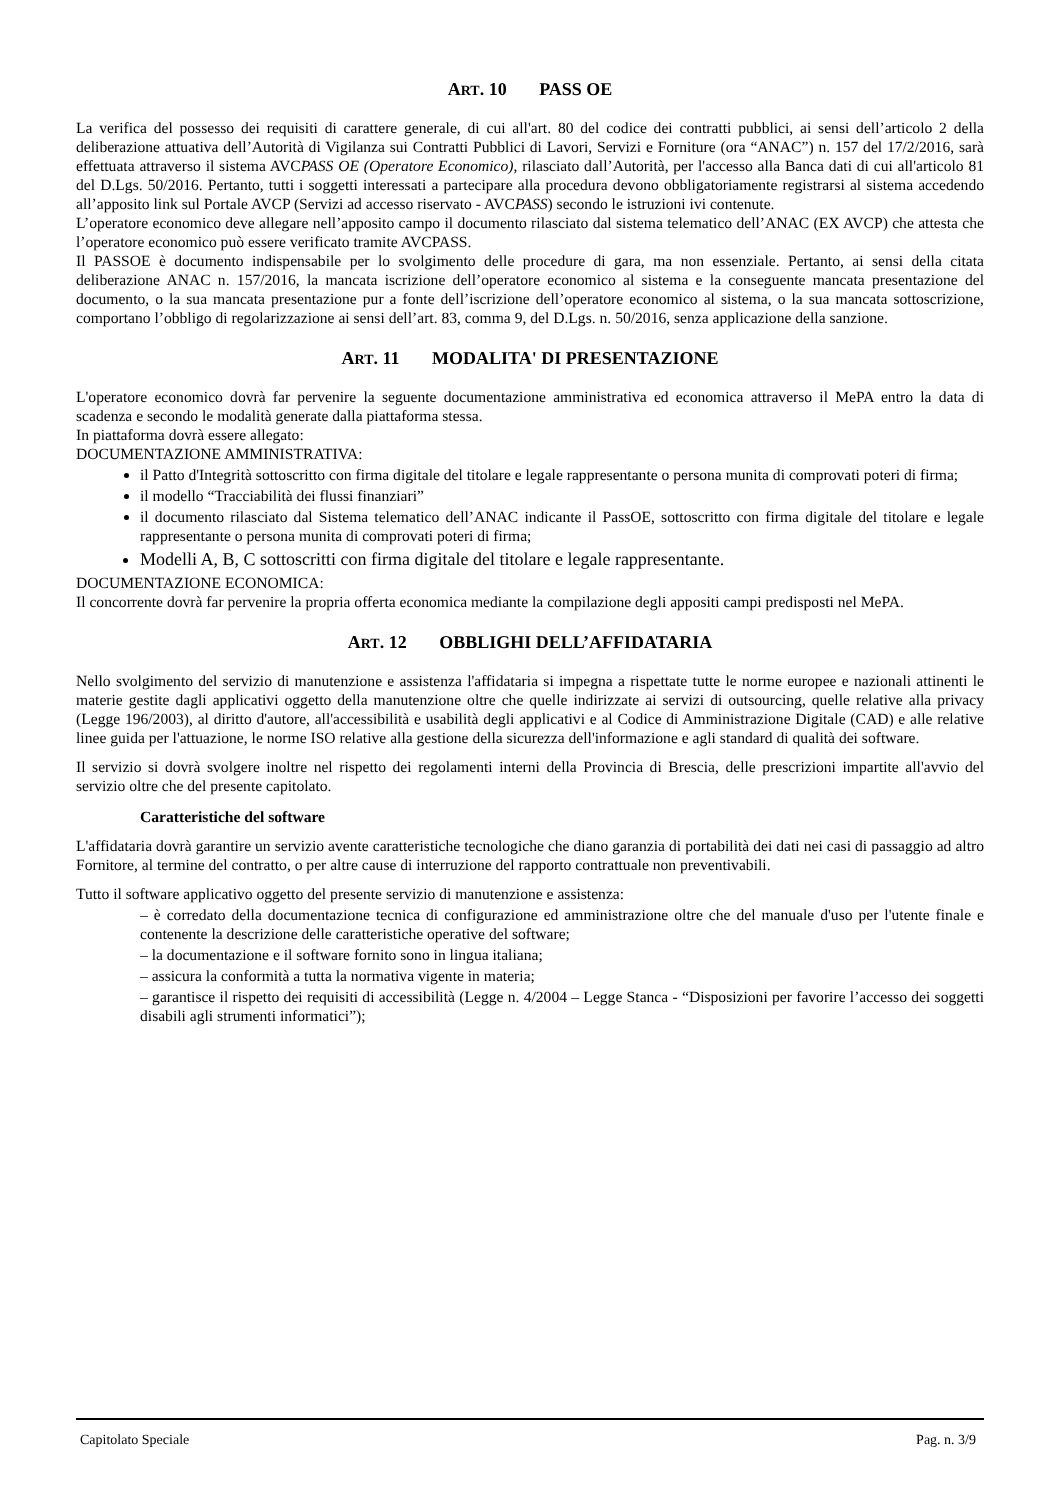ART. 10 PASS OE
La verifica del possesso dei requisiti di carattere generale, di cui all'art. 80 del codice dei contratti pubblici, ai sensi dell’articolo 2 della deliberazione attuativa dell’Autorità di Vigilanza sui Contratti Pubblici di Lavori, Servizi e Forniture (ora “ANAC”) n. 157 del 17/2/2016, sarà effettuata attraverso il sistema AVCPASS OE (Operatore Economico), rilasciato dall’Autorità, per l'accesso alla Banca dati di cui all'articolo 81 del D.Lgs. 50/2016. Pertanto, tutti i soggetti interessati a partecipare alla procedura devono obbligatoriamente registrarsi al sistema accedendo all’apposito link sul Portale AVCP (Servizi ad accesso riservato - AVCPASS) secondo le istruzioni ivi contenute.
L’operatore economico deve allegare nell’apposito campo il documento rilasciato dal sistema telematico dell’ANAC (EX AVCP) che attesta che l’operatore economico può essere verificato tramite AVCPASS.
Il PASSOE è documento indispensabile per lo svolgimento delle procedure di gara, ma non essenziale. Pertanto, ai sensi della citata deliberazione ANAC n. 157/2016, la mancata iscrizione dell’operatore economico al sistema e la conseguente mancata presentazione del documento, o la sua mancata presentazione pur a fonte dell’iscrizione dell’operatore economico al sistema, o la sua mancata sottoscrizione, comportano l’obbligo di regolarizzazione ai sensi dell’art. 83, comma 9, del D.Lgs. n. 50/2016, senza applicazione della sanzione.
ART. 11 MODALITA' DI PRESENTAZIONE
L'operatore economico dovrà far pervenire la seguente documentazione amministrativa ed economica attraverso il MePA entro la data di scadenza e secondo le modalità generate dalla piattaforma stessa.
In piattaforma dovrà essere allegato:
DOCUMENTAZIONE AMMINISTRATIVA:
il Patto d'Integrità sottoscritto con firma digitale del titolare e legale rappresentante o persona munita di comprovati poteri di firma;
il modello “Tracciabilità dei flussi finanziari”
il documento rilasciato dal Sistema telematico dell’ANAC indicante il PassOE, sottoscritto con firma digitale del titolare e legale rappresentante o persona munita di comprovati poteri di firma;
Modelli A, B, C sottoscritti con firma digitale del titolare e legale rappresentante.
DOCUMENTAZIONE ECONOMICA:
Il concorrente dovrà far pervenire la propria offerta economica mediante la compilazione degli appositi campi predisposti nel MePA.
ART. 12 OBBLIGHI DELL’AFFIDATARIA
Nello svolgimento del servizio di manutenzione e assistenza l'affidataria si impegna a rispettate tutte le norme europee e nazionali attinenti le materie gestite dagli applicativi oggetto della manutenzione oltre che quelle indirizzate ai servizi di outsourcing, quelle relative alla privacy (Legge 196/2003), al diritto d'autore, all'accessibilità e usabilità degli applicativi e al Codice di Amministrazione Digitale (CAD) e alle relative linee guida per l'attuazione, le norme ISO relative alla gestione della sicurezza dell'informazione e agli standard di qualità dei software.
Il servizio si dovrà svolgere inoltre nel rispetto dei regolamenti interni della Provincia di Brescia, delle prescrizioni impartite all'avvio del servizio oltre che del presente capitolato.
Caratteristiche del software
L'affidataria dovrà garantire un servizio avente caratteristiche tecnologiche che diano garanzia di portabilità dei dati nei casi di passaggio ad altro Fornitore, al termine del contratto, o per altre cause di interruzione del rapporto contrattuale non preventivabili.
Tutto il software applicativo oggetto del presente servizio di manutenzione e assistenza:
– è corredato della documentazione tecnica di configurazione ed amministrazione oltre che del manuale d'uso per l'utente finale e contenente la descrizione delle caratteristiche operative del software;
– la documentazione e il software fornito sono in lingua italiana;
– assicura la conformità a tutta la normativa vigente in materia;
– garantisce il rispetto dei requisiti di accessibilità (Legge n. 4/2004 – Legge Stanca - “Disposizioni per favorire l’accesso dei soggetti disabili agli strumenti informatici”);
Capitolato Speciale Pag. n. 3/9